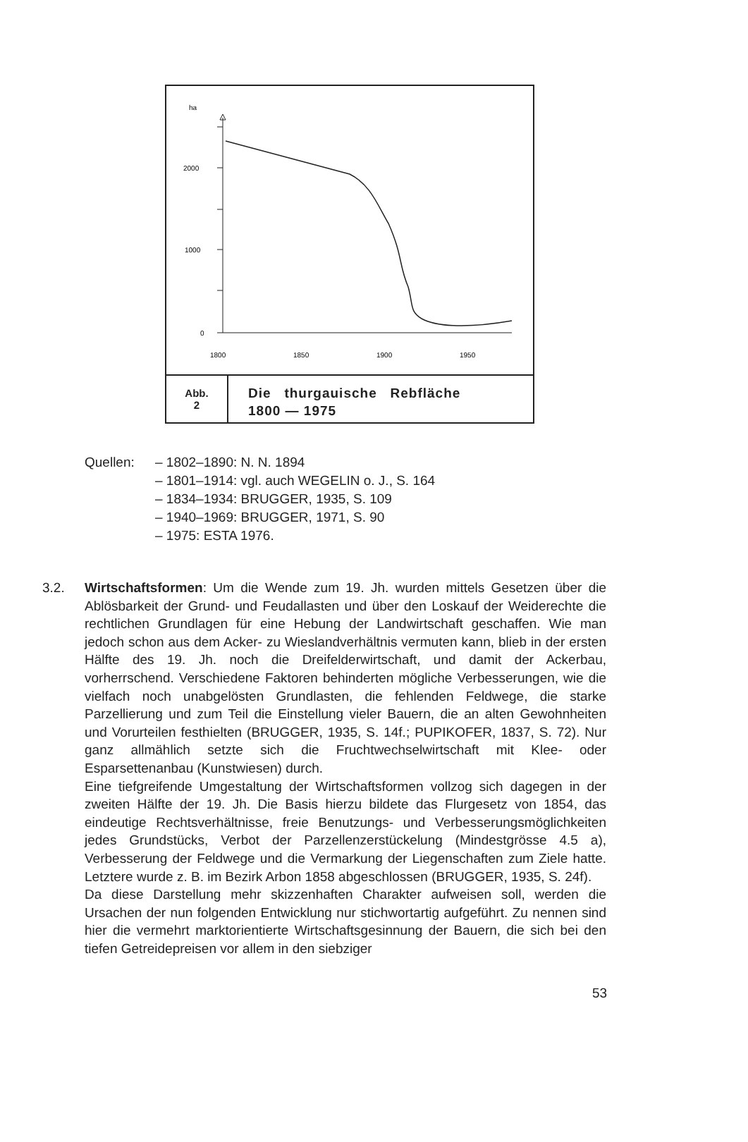ha
2000
1000
0
1800
1850
1900
1950
Abb.
2
Die thurgauische Rebfläche
1800 — 1975
Quellen: – 1802–1890: N. N. 1894
– 1801–1914: vgl. auch WEGELIN o. J., S. 164
– 1834–1934: BRUGGER, 1935, S. 109
– 1940–1969: BRUGGER, 1971, S. 90
– 1975: ESTA 1976.
3.2. Wirtschaftsformen: Um die Wende zum 19. Jh. wurden mittels Gesetzen über die Ablösbarkeit der Grund- und Feudallasten und über den Loskauf der Weiderechte die rechtlichen Grundlagen für eine Hebung der Landwirtschaft geschaffen. Wie man jedoch schon aus dem Acker- zu Wieslandverhältnis vermuten kann, blieb in der ersten Hälfte des 19. Jh. noch die Dreifelderwirtschaft, und damit der Ackerbau, vorherrschend. Verschiedene Faktoren behinderten mögliche Verbesserungen, wie die vielfach noch unabgelösten Grundlasten, die fehlenden Feldwege, die starke Parzellierung und zum Teil die Einstellung vieler Bauern, die an alten Gewohnheiten und Vorurteilen festhielten (BRUGGER, 1935, S. 14f.; PUPIKOFER, 1837, S. 72). Nur ganz allmählich setzte sich die Fruchtwechselwirtschaft mit Klee- oder Esparsettenanbau (Kunstwiesen) durch.
Eine tiefgreifende Umgestaltung der Wirtschaftsformen vollzog sich dagegen in der zweiten Hälfte der 19. Jh. Die Basis hierzu bildete das Flurgesetz von 1854, das eindeutige Rechtsverhältnisse, freie Benutzungs- und Verbesserungsmöglichkeiten jedes Grundstücks, Verbot der Parzellenzerstückelung (Mindestgrösse 4.5 a), Verbesserung der Feldwege und die Vermarkung der Liegenschaften zum Ziele hatte. Letztere wurde z. B. im Bezirk Arbon 1858 abgeschlossen (BRUGGER, 1935, S. 24f).
Da diese Darstellung mehr skizzenhaften Charakter aufweisen soll, werden die Ursachen der nun folgenden Entwicklung nur stichwortartig aufgeführt. Zu nennen sind hier die vermehrt marktorientierte Wirtschaftsgesinnung der Bauern, die sich bei den tiefen Getreidepreisen vor allem in den siebziger
53